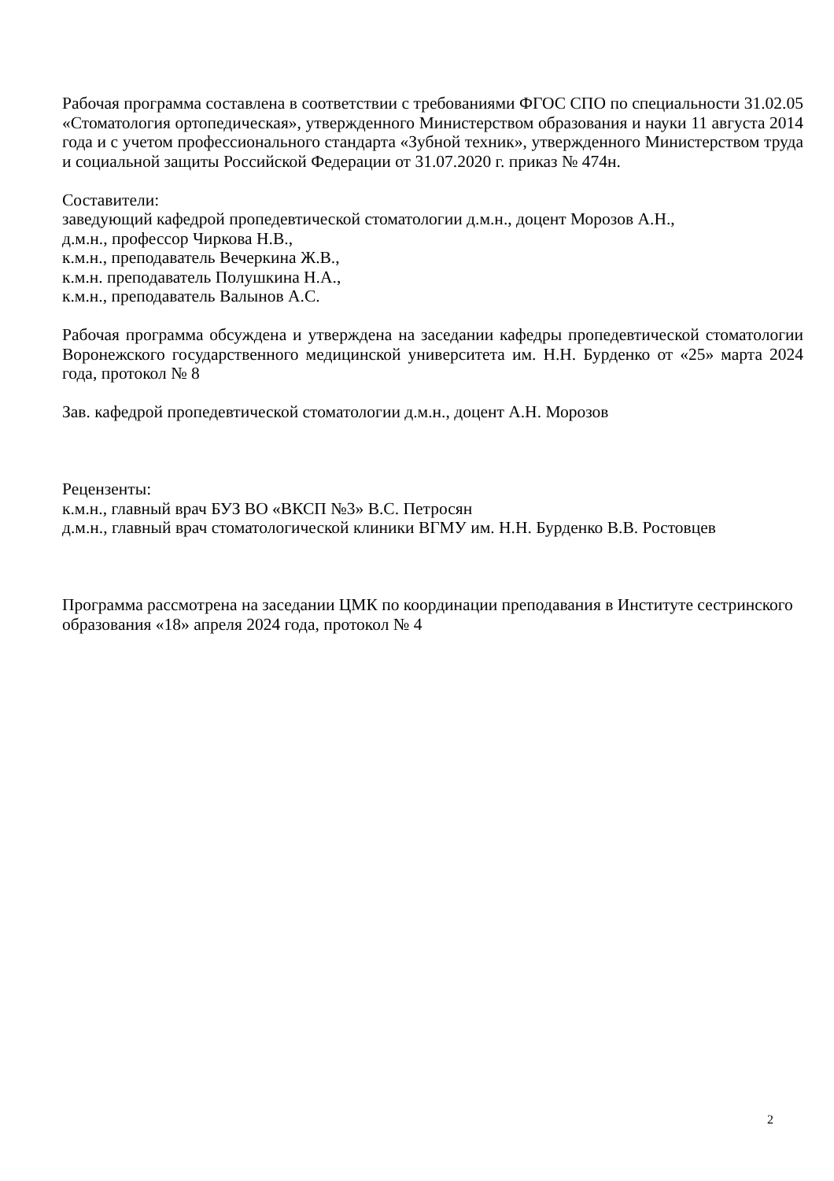Рабочая программа составлена в соответствии с требованиями ФГОС СПО по специальности 31.02.05 «Стоматология ортопедическая», утвержденного Министерством образования и науки 11 августа 2014 года и с учетом профессионального стандарта «Зубной техник», утвержденного Министерством труда и социальной защиты Российской Федерации от 31.07.2020 г. приказ № 474н.
Составители:
заведующий кафедрой пропедевтической стоматологии д.м.н., доцент Морозов А.Н.,
д.м.н., профессор Чиркова Н.В.,
к.м.н., преподаватель Вечеркина Ж.В.,
к.м.н. преподаватель Полушкина Н.А.,
к.м.н., преподаватель Валынов А.С.
Рабочая программа обсуждена и утверждена на заседании кафедры пропедевтической стоматологии Воронежского государственного медицинской университета им. Н.Н. Бурденко от «25» марта 2024 года, протокол № 8
Зав. кафедрой пропедевтической стоматологии д.м.н., доцент А.Н. Морозов
Рецензенты:
к.м.н., главный врач БУЗ ВО «ВКСП №3» В.С. Петросян
д.м.н., главный врач стоматологической клиники ВГМУ им. Н.Н. Бурденко В.В. Ростовцев
Программа рассмотрена на заседании ЦМК по координации преподавания в Институте сестринского образования «18» апреля 2024 года, протокол № 4
2